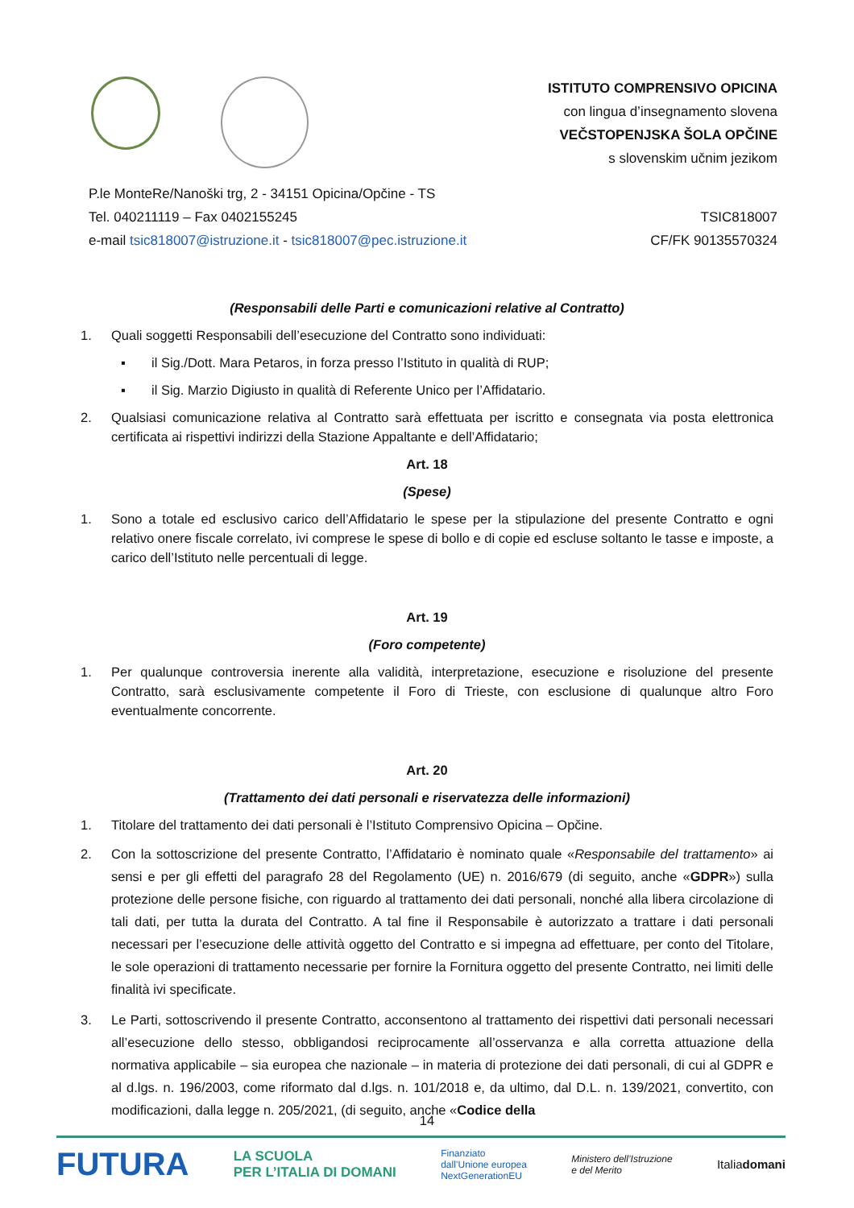ISTITUTO COMPRENSIVO OPICINA
con lingua d’insegnamento slovena
VEČSTOPENJSKA ŠOLA OPČINE
s slovenskim učnim jezikom
P.le MonteRe/Nanoški trg, 2 - 34151 Opicina/Opčine - TS
Tel. 040211119 – Fax 0402155245 TSIC818007
e-mail tsic818007@istruzione.it - tsic818007@pec.istruzione.it CF/FK 90135570324
(Responsabili delle Parti e comunicazioni relative al Contratto)
1. Quali soggetti Responsabili dell’esecuzione del Contratto sono individuati:
▪ il Sig./Dott. Mara Petaros, in forza presso l’Istituto in qualità di RUP;
▪ il Sig. Marzio Digiusto in qualità di Referente Unico per l’Affidatario.
2. Qualsiasi comunicazione relativa al Contratto sarà effettuata per iscritto e consegnata via posta elettronica certificata ai rispettivi indirizzi della Stazione Appaltante e dell’Affidatario;
Art. 18
(Spese)
1. Sono a totale ed esclusivo carico dell’Affidatario le spese per la stipulazione del presente Contratto e ogni relativo onere fiscale correlato, ivi comprese le spese di bollo e di copie ed escluse soltanto le tasse e imposte, a carico dell’Istituto nelle percentuali di legge.
Art. 19
(Foro competente)
1. Per qualunque controversia inerente alla validità, interpretazione, esecuzione e risoluzione del presente Contratto, sarà esclusivamente competente il Foro di Trieste, con esclusione di qualunque altro Foro eventualmente concorrente.
Art. 20
(Trattamento dei dati personali e riservatezza delle informazioni)
1. Titolare del trattamento dei dati personali è l’Istituto Comprensivo Opicina – Opčine.
2. Con la sottoscrizione del presente Contratto, l’Affidatario è nominato quale «Responsabile del trattamento» ai sensi e per gli effetti del paragrafo 28 del Regolamento (UE) n. 2016/679 (di seguito, anche «GDPR») sulla protezione delle persone fisiche, con riguardo al trattamento dei dati personali, nonché alla libera circolazione di tali dati, per tutta la durata del Contratto. A tal fine il Responsabile è autorizzato a trattare i dati personali necessari per l’esecuzione delle attività oggetto del Contratto e si impegna ad effettuare, per conto del Titolare, le sole operazioni di trattamento necessarie per fornire la Fornitura oggetto del presente Contratto, nei limiti delle finalità ivi specificate.
3. Le Parti, sottoscrivendo il presente Contratto, acconsentono al trattamento dei rispettivi dati personali necessari all’esecuzione dello stesso, obbligandosi reciprocamente all’osservanza e alla corretta attuazione della normativa applicabile – sia europea che nazionale – in materia di protezione dei dati personali, di cui al GDPR e al d.lgs. n. 196/2003, come riformato dal d.lgs. n. 101/2018 e, da ultimo, dal D.L. n. 139/2021, convertito, con modificazioni, dalla legge n. 205/2021, (di seguito, anche «Codice della
14
FUTURA LA SCUOLA
PER L’ITALIA DI DOMANI Finanziato
dall’Unione europea
NextGenerationEU Ministero dell’Istruzione
e del Merito Italiadomani